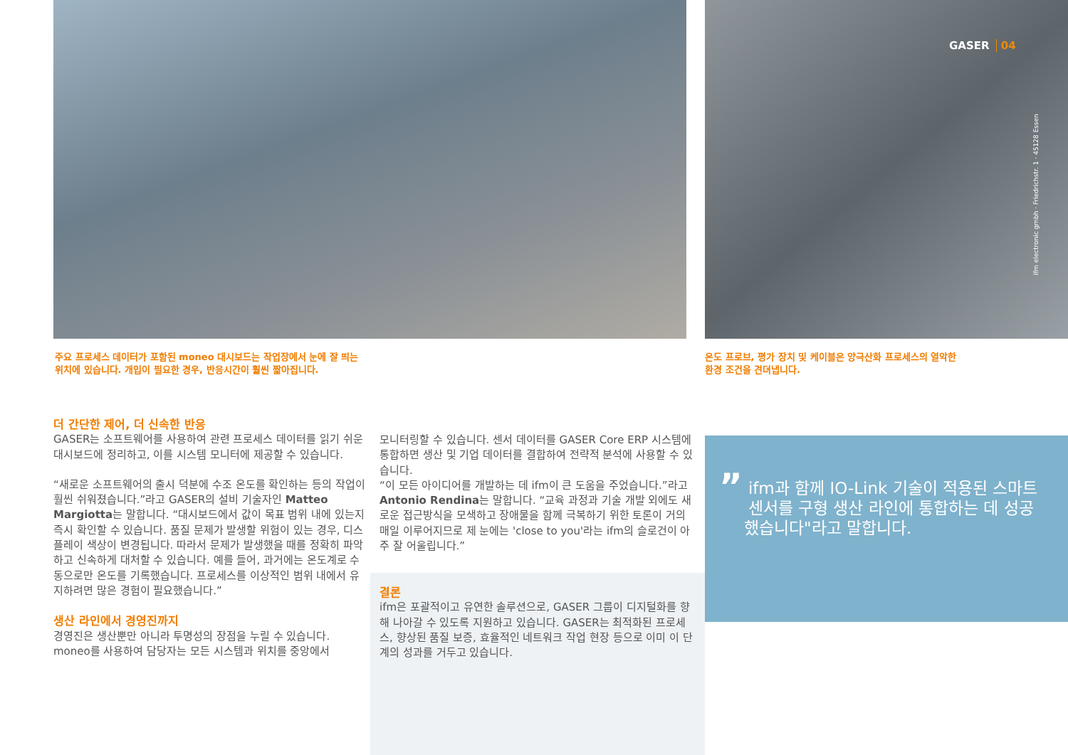GASER 04
ifm electronic gmbh · Friedrichstr. 1 · 45128 Essen
주요 프로세스 데이터가 포함된 moneo 대시보드는 작업장에서 눈에 잘 띄는
위치에 있습니다. 개입이 필요한 경우, 반응시간이 훨씬 짧아집니다.
온도 프로브, 평가 장치 및 케이블은 양극산화 프로세스의 열악한
환경 조건을 견뎌냅니다.
더 간단한 제어, 더 신속한 반응
GASER는 소프트웨어를 사용하여 관련 프로세스 데이터를 읽기 쉬운 대시보드에 정리하고, 이를 시스템 모니터에 제공할 수 있습니다.
“새로운 소프트웨어의 출시 덕분에 수조 온도를 확인하는 등의 작업이 훨씬 쉬워졌습니다.”라고 GASER의 설비 기술자인 Matteo Margiotta는 말합니다. “대시보드에서 값이 목표 범위 내에 있는지 즉시 확인할 수 있습니다. 품질 문제가 발생할 위험이 있는 경우, 디스플레이 색상이 변경됩니다. 따라서 문제가 발생했을 때를 정확히 파악하고 신속하게 대처할 수 있습니다. 예를 들어, 과거에는 온도계로 수동으로만 온도를 기록했습니다. 프로세스를 이상적인 범위 내에서 유지하려면 많은 경험이 필요했습니다.”
생산 라인에서 경영진까지
경영진은 생산뿐만 아니라 투명성의 장점을 누릴 수 있습니다. moneo를 사용하여 담당자는 모든 시스템과 위치를 중앙에서
모니터링할 수 있습니다. 센서 데이터를 GASER Core ERP 시스템에 통합하면 생산 및 기업 데이터를 결합하여 전략적 분석에 사용할 수 있습니다.
“이 모든 아이디어를 개발하는 데 ifm이 큰 도움을 주었습니다.”라고 Antonio Rendina는 말합니다. “교육 과정과 기술 개발 외에도 새로운 접근방식을 모색하고 장애물을 함께 극복하기 위한 토론이 거의 매일 이루어지므로 제 눈에는 'close to you'라는 ifm의 슬로건이 아주 잘 어울립니다.”
결론
ifm은 포괄적이고 유연한 솔루션으로, GASER 그룹이 디지털화를 향해 나아갈 수 있도록 지원하고 있습니다. GASER는 최적화된 프로세스, 향상된 품질 보증, 효율적인 네트워크 작업 현장 등으로 이미 이 단계의 성과를 거두고 있습니다.
” ifm과 함께 IO-Link 기술이 적용된 스마트 센서를 구형 생산 라인에 통합하는 데 성공했습니다"라고 말합니다.